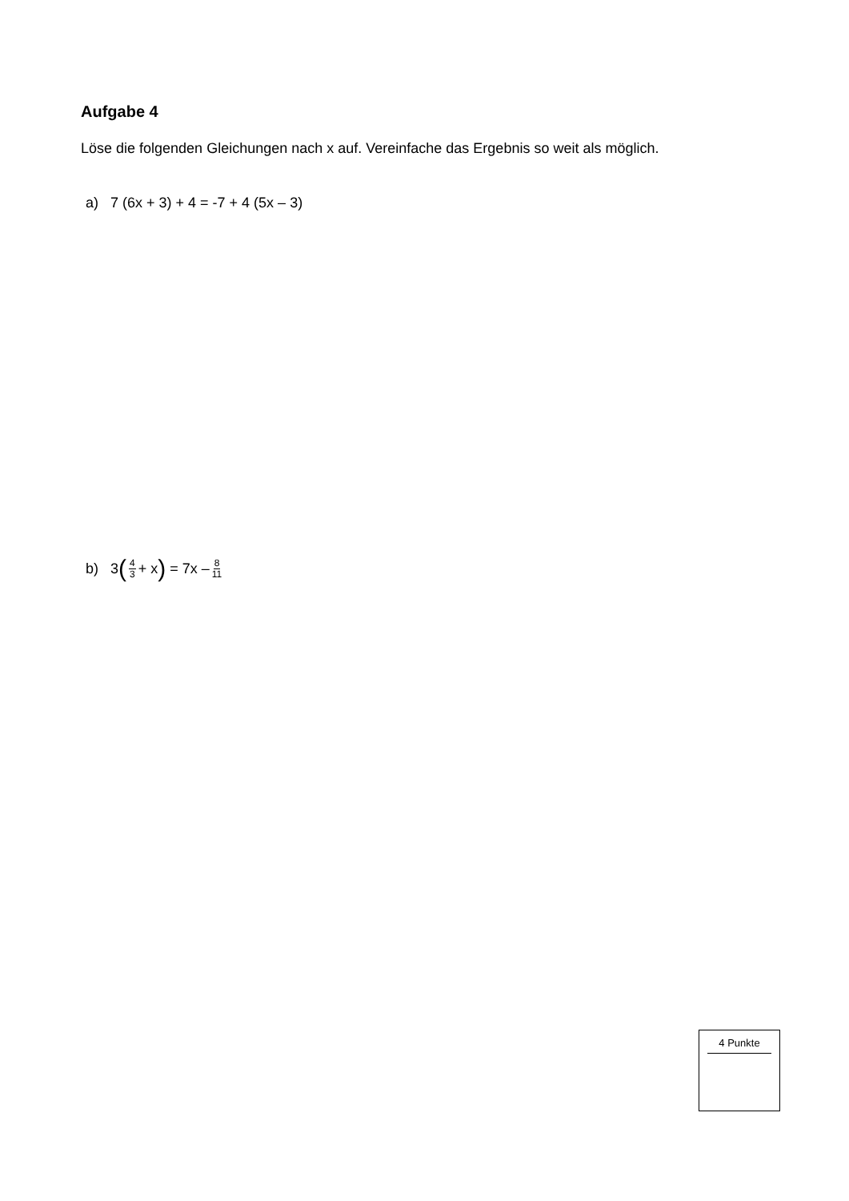Aufgabe 4
Löse die folgenden Gleichungen nach x auf. Vereinfache das Ergebnis so weit als möglich.
a) 7 (6x + 3) + 4 = -7 + 4 (5x – 3)
b) 3 (4 3 + x) = 7x – 8 11
4 Punkte